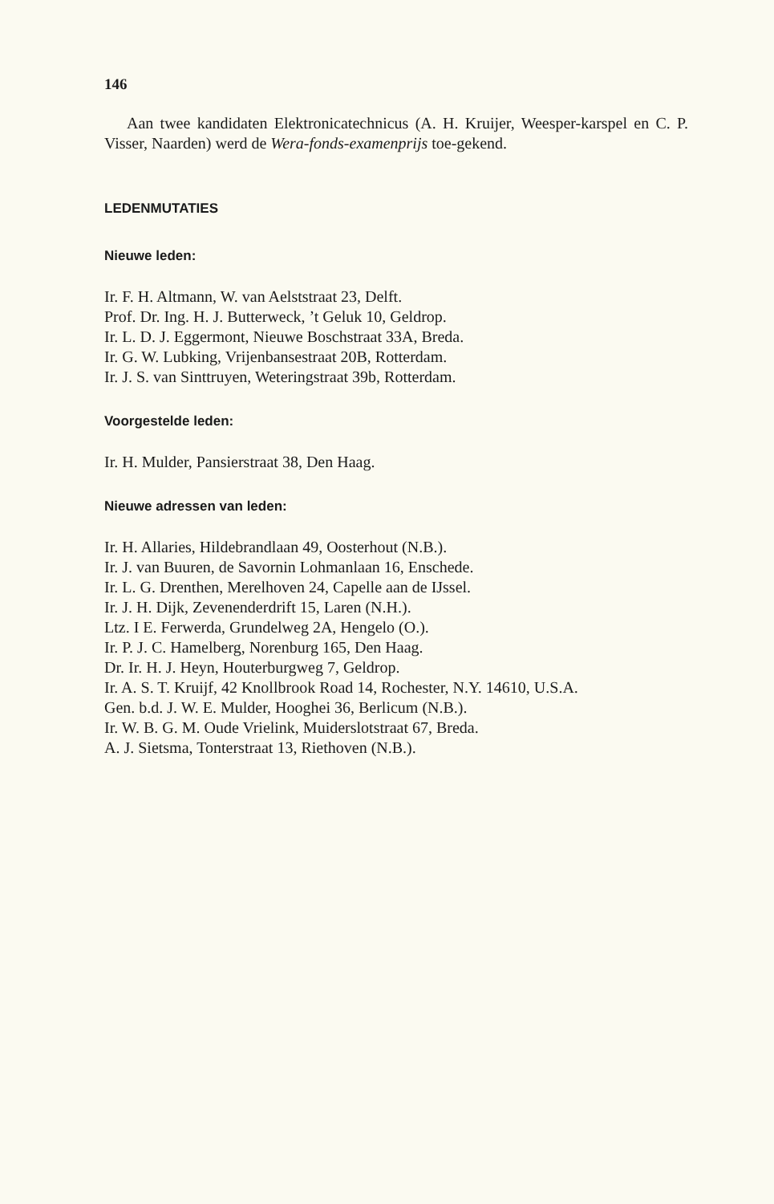146
Aan twee kandidaten Elektronicatechnicus (A. H. Kruijer, Weesper-karspel en C. P. Visser, Naarden) werd de Wera-fonds-examenprijs toe-gekend.
LEDENMUTATIES
Nieuwe leden:
Ir. F. H. Altmann, W. van Aelststraat 23, Delft.
Prof. Dr. Ing. H. J. Butterweck, ’t Geluk 10, Geldrop.
Ir. L. D. J. Eggermont, Nieuwe Boschstraat 33A, Breda.
Ir. G. W. Lubking, Vrijenbansestraat 20B, Rotterdam.
Ir. J. S. van Sinttruyen, Weteringstraat 39b, Rotterdam.
Voorgestelde leden:
Ir. H. Mulder, Pansierstraat 38, Den Haag.
Nieuwe adressen van leden:
Ir. H. Allaries, Hildebrandlaan 49, Oosterhout (N.B.).
Ir. J. van Buuren, de Savornin Lohmanlaan 16, Enschede.
Ir. L. G. Drenthen, Merelhoven 24, Capelle aan de IJssel.
Ir. J. H. Dijk, Zevenenderdrift 15, Laren (N.H.).
Ltz. I E. Ferwerda, Grundelweg 2A, Hengelo (O.).
Ir. P. J. C. Hamelberg, Norenburg 165, Den Haag.
Dr. Ir. H. J. Heyn, Houterburgweg 7, Geldrop.
Ir. A. S. T. Kruijf, 42 Knollbrook Road 14, Rochester, N.Y. 14610, U.S.A.
Gen. b.d. J. W. E. Mulder, Hooghei 36, Berlicum (N.B.).
Ir. W. B. G. M. Oude Vrielink, Muiderslotstraat 67, Breda.
A. J. Sietsma, Tonterstraat 13, Riethoven (N.B.).